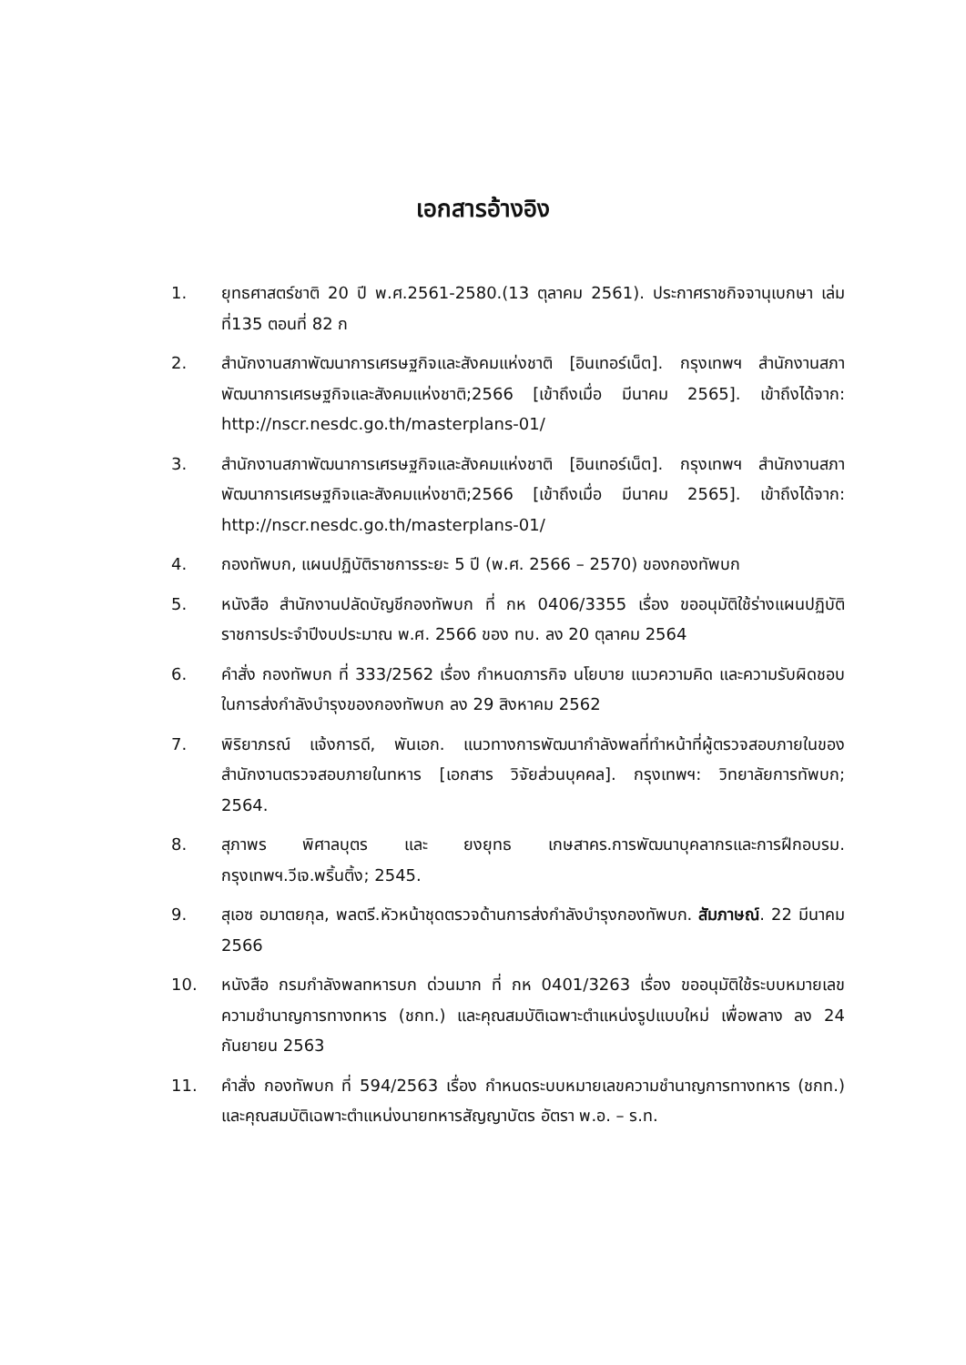เอกสารอ้างอิง
1. ยุทธศาสตร์ชาติ 20 ปี พ.ศ.2561-2580.(13 ตุลาคม 2561). ประกาศราชกิจจานุเบกษา เล่มที่135 ตอนที่ 82 ก
2. สำนักงานสภาพัฒนาการเศรษฐกิจและสังคมแห่งชาติ [อินเทอร์เน็ต]. กรุงเทพฯ สำนักงานสภาพัฒนาการเศรษฐกิจและสังคมแห่งชาติ;2566 [เข้าถึงเมื่อ มีนาคม 2565]. เข้าถึงได้จาก: http://nscr.nesdc.go.th/masterplans-01/
3. สำนักงานสภาพัฒนาการเศรษฐกิจและสังคมแห่งชาติ [อินเทอร์เน็ต]. กรุงเทพฯ สำนักงานสภาพัฒนาการเศรษฐกิจและสังคมแห่งชาติ;2566 [เข้าถึงเมื่อ มีนาคม 2565]. เข้าถึงได้จาก: http://nscr.nesdc.go.th/masterplans-01/
4. กองทัพบก, แผนปฏิบัติราชการระยะ 5 ปี (พ.ศ. 2566 – 2570) ของกองทัพบก
5. หนังสือ สำนักงานปลัดบัญชีกองทัพบก ที่ กห 0406/3355 เรื่อง ขออนุมัติใช้ร่างแผนปฏิบัติราชการประจำปีงบประมาณ พ.ศ. 2566 ของ ทบ. ลง 20 ตุลาคม 2564
6. คำสั่ง กองทัพบก ที่ 333/2562 เรื่อง กำหนดภารกิจ นโยบาย แนวความคิด และความรับผิดชอบในการส่งกำลังบำรุงของกองทัพบก ลง 29 สิงหาคม 2562
7. พิริยาภรณ์ แจ้งการดี, พันเอก. แนวทางการพัฒนากำลังพลที่ทำหน้าที่ผู้ตรวจสอบภายในของสำนักงานตรวจสอบภายในทหาร [เอกสาร วิจัยส่วนบุคคล]. กรุงเทพฯ: วิทยาลัยการทัพบก; 2564.
8. สุภาพร พิศาลบุตร และ ยงยุทธ เกษสาคร.การพัฒนาบุคลากรและการฝึกอบรม. กรุงเทพฯ.วีเจ.พริ้นติ้ง; 2545.
9. สุเอซ อมาตยกุล, พลตรี.หัวหน้าชุดตรวจด้านการส่งกำลังบำรุงกองทัพบก. สัมภาษณ์. 22 มีนาคม 2566
10. หนังสือ กรมกำลังพลทหารบก ด่วนมาก ที่ กห 0401/3263 เรื่อง ขออนุมัติใช้ระบบหมายเลขความชำนาญการทางทหาร (ชกท.) และคุณสมบัติเฉพาะตำแหน่งรูปแบบใหม่ เพื่อพลาง ลง 24 กันยายน 2563
11. คำสั่ง กองทัพบก ที่ 594/2563 เรื่อง กำหนดระบบหมายเลขความชำนาญการทางทหาร (ชกท.) และคุณสมบัติเฉพาะตำแหน่งนายทหารสัญญาบัตร อัตรา พ.อ. – ร.ท.